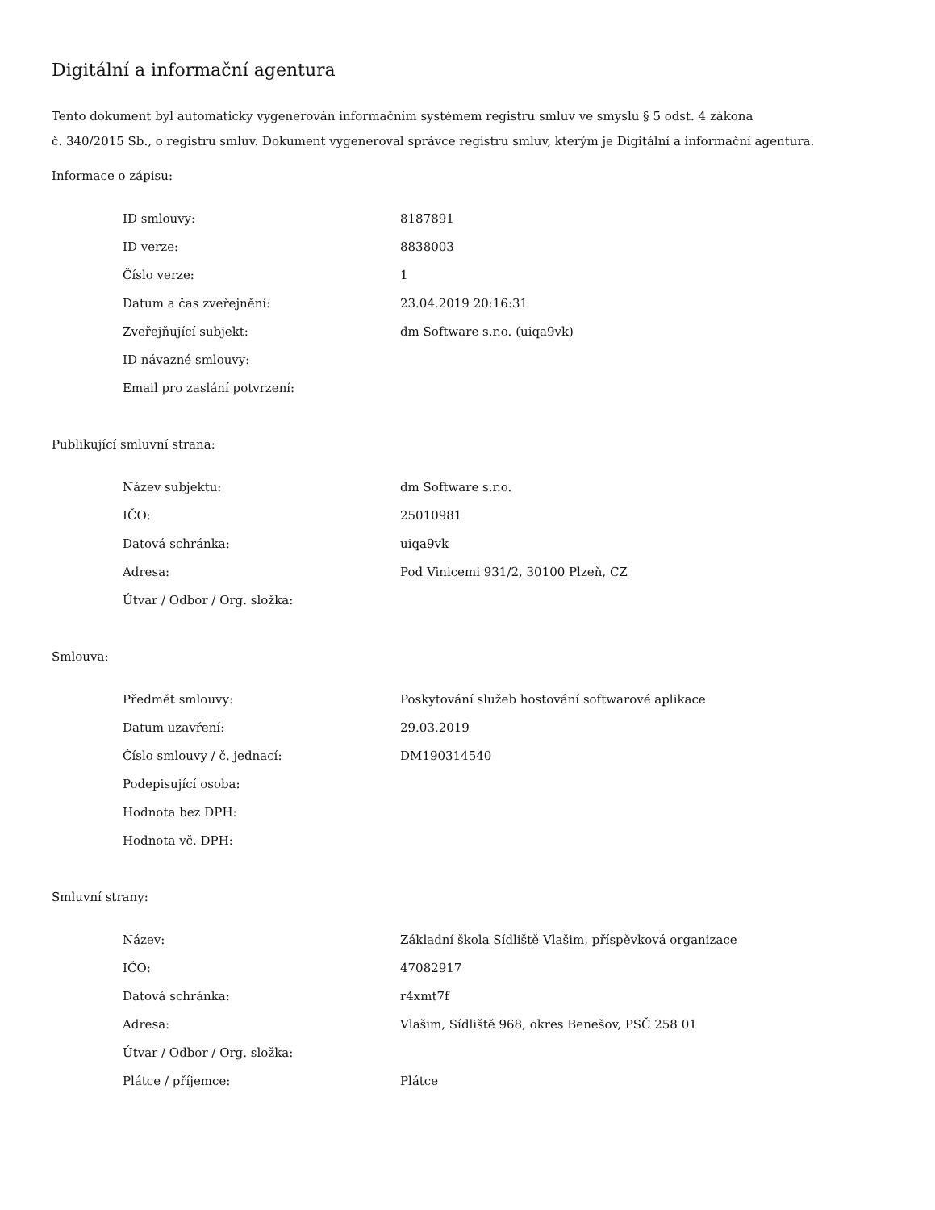Digitální a informační agentura
Tento dokument byl automaticky vygenerován informačním systémem registru smluv ve smyslu § 5 odst. 4 zákona
č. 340/2015 Sb., o registru smluv. Dokument vygeneroval správce registru smluv, kterým je Digitální a informační agentura.
Informace o zápisu:
| ID smlouvy: | 8187891 |
| ID verze: | 8838003 |
| Číslo verze: | 1 |
| Datum a čas zveřejnění: | 23.04.2019 20:16:31 |
| Zveřejňující subjekt: | dm Software s.r.o. (uiqa9vk) |
| ID návazné smlouvy: | |
| Email pro zaslání potvrzení: | |
Publikující smluvní strana:
| Název subjektu: | dm Software s.r.o. |
| IČO: | 25010981 |
| Datová schránka: | uiqa9vk |
| Adresa: | Pod Vinicemi 931/2, 30100 Plzeň, CZ |
| Útvar / Odbor / Org. složka: | |
Smlouva:
| Předmět smlouvy: | Poskytování služeb hostování softwarové aplikace |
| Datum uzavření: | 29.03.2019 |
| Číslo smlouvy / č. jednací: | DM190314540 |
| Podepisující osoba: | |
| Hodnota bez DPH: | |
| Hodnota vč. DPH: | |
Smluvní strany:
| Název: | Základní škola Sídliště Vlašim, příspěvková organizace |
| IČO: | 47082917 |
| Datová schránka: | r4xmt7f |
| Adresa: | Vlašim, Sídliště 968, okres Benešov, PSČ 258 01 |
| Útvar / Odbor / Org. složka: | |
| Plátce / příjemce: | Plátce |